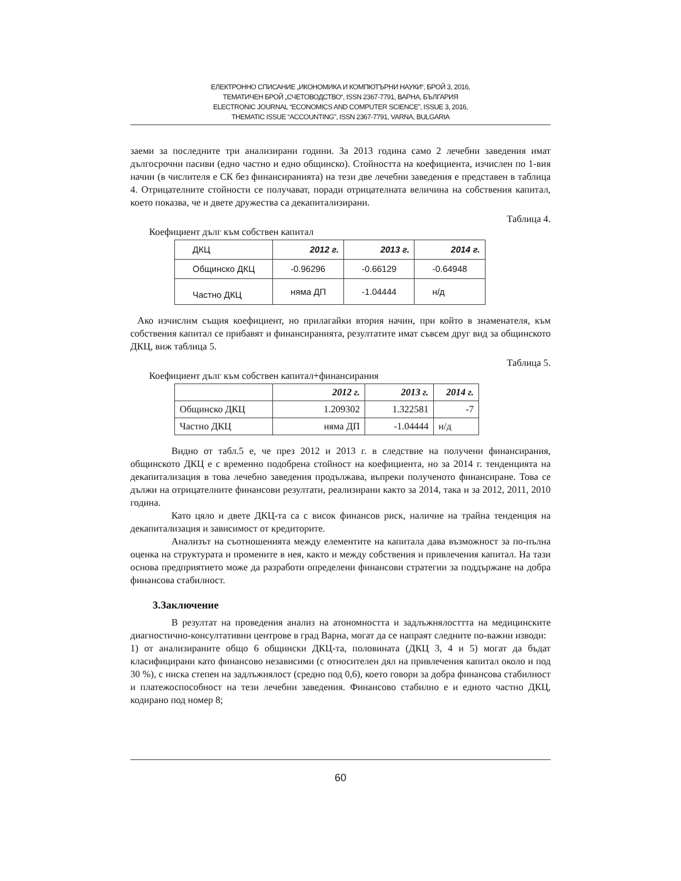ЕЛЕКТРОННО СПИСАНИЕ „ИКОНОМИКА И КОМПЮТЪРНИ НАУКИ“, БРОЙ 3, 2016,
ТЕМАТИЧЕН БРОЙ „СЧЕТОВОДСТВО“, ISSN 2367-7791, ВАРНА, БЪЛГАРИЯ
ELECTRONIC JOURNAL “ECONOMICS AND COMPUTER SCIENCE”, ISSUE 3, 2016,
THEMATIC ISSUE “ACCOUNTING”, ISSN 2367-7791, VARNA, BULGARIA
заеми за последните три анализирани години. За 2013 година само 2 лечебни заведения имат дългосрочни пасиви (едно частно и едно общинско). Стойността на коефициента, изчислен по 1-вия начин (в числителя е СК без финансиранията) на тези две лечебни заведения е представен в таблица 4. Отрицателните стойности се получават, поради отрицателната величина на собствения капитал, което показва, че и двете дружества са декапитализирани.
Таблица 4.
Коефициент дълг към собствен капитал
| ДКЦ | 2012 г. | 2013 г. | 2014 г. |
| Общинско ДКЦ | -0.96296 | -0.66129 | -0.64948 |
| Частно ДКЦ | няма ДП | -1.04444 | н/д |
Ако изчислим същия коефициент, но прилагайки втория начин, при който в знаменателя, към собствения капитал се прибавят и финансиранията, резултатите имат съвсем друг вид за общинското ДКЦ, виж таблица 5.
Таблица 5.
Коефициент дълг към собствен капитал+финансирания
| | 2012 г. | 2013 г. | 2014 г. |
| Общинско ДКЦ | 1.209302 | 1.322581 | -7 |
| Частно ДКЦ | няма ДП | -1.04444 | н/д |
Видно от табл.5 е, че през 2012 и 2013 г. в следствие на получени финансирания, общинското ДКЦ е с временно подобрена стойност на коефициента, но за 2014 г. тенденцията на декапитализация в това лечебно заведения продължава, въпреки полученото финансиране. Това се дължи на отрицателните финансови резултати, реализирани както за 2014, така и за 2012, 2011, 2010 година.
Като цяло и двете ДКЦ-та са с висок финансов риск, наличие на трайна тенденция на декапитализация и зависимост от кредиторите.
Анализът на съотношенията между елементите на капитала дава възможност за по-пълна оценка на структурата и промените в нея, както и между собствения и привлечения капитал. На тази основа предприятието може да разработи определени финансови стратегии за поддържане на добра финансова стабилност.
3.Заключение
В резултат на проведения анализ на атономността и задлъжнялосттта на медицинските диагностично-консултативни центрове в град Варна, могат да се напраят следните по-важни изводи:
1) от анализираните общо 6 общински ДКЦ-та, половината (ДКЦ 3, 4 и 5) могат да бъдат класифицирани като финансово независими (с относителен дял на привлечения капитал около и под 30 %), с ниска степен на задлъжнялост (средно под 0,6), което говори за добра финансова стабилност и платежоспособност на тези лечебни заведения. Финансово стабилно е и едното частно ДКЦ, кодирано под номер 8;
60